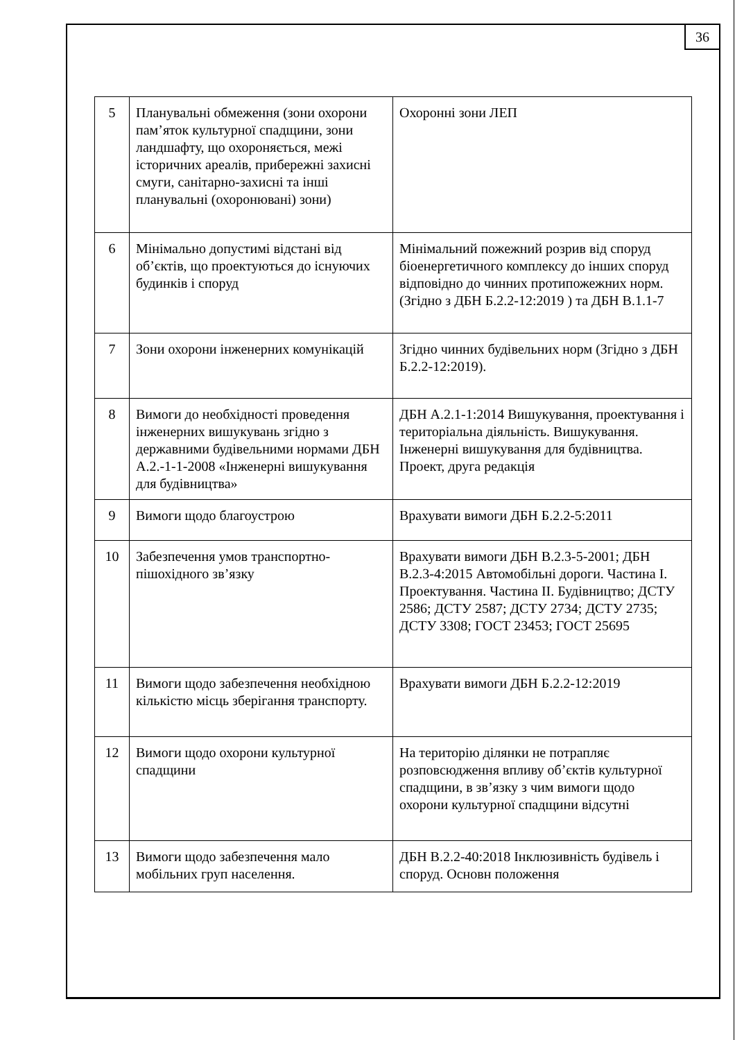36
| 5 | Планувальні обмеження (зони охорони пам’яток культурної спадщини, зони ландшафту, що охороняється, межі історичних ареалів, прибережні захисні смуги, санітарно-захисні та інші планувальні (охоронювані) зони) | Охоронні зони ЛЕП |
| 6 | Мінімально допустимі відстані від об’єктів, що проектуються до існуючих будинків і споруд | Мінімальний пожежний розрив від споруд біоенергетичного комплексу до інших споруд відповідно до чинних протипожежних норм. (Згідно з ДБН Б.2.2-12:2019 ) та ДБН В.1.1-7 |
| 7 | Зони охорони інженерних комунікацій | Згідно чинних будівельних норм (Згідно з ДБН Б.2.2-12:2019). |
| 8 | Вимоги до необхідності проведення інженерних вишукувань згідно з державними будівельними нормами ДБН А.2.-1-1-2008 «Інженерні вишукування для будівництва» | ДБН А.2.1-1:2014 Вишукування, проектування і територіальна діяльність. Вишукування. Інженерні вишукування для будівництва. Проект, друга редакція |
| 9 | Вимоги щодо благоустрою | Врахувати вимоги ДБН Б.2.2-5:2011 |
| 10 | Забезпечення умов транспортно-пішохідного зв’язку | Врахувати вимоги ДБН В.2.3-5-2001; ДБН В.2.3-4:2015 Автомобільні дороги. Частина I. Проектування. Частина II. Будівництво; ДСТУ 2586; ДСТУ 2587; ДСТУ 2734; ДСТУ 2735; ДСТУ 3308; ГОСТ 23453; ГОСТ 25695 |
| 11 | Вимоги щодо забезпечення необхідною кількістю місць зберігання транспорту. | Врахувати вимоги ДБН Б.2.2-12:2019 |
| 12 | Вимоги щодо охорони культурної спадщини | На територію ділянки не потрапляє розповсюдження впливу об’єктів культурної спадщини, в зв’язку з чим вимоги щодо охорони культурної спадщини відсутні |
| 13 | Вимоги щодо забезпечення мало мобільних груп населення. | ДБН В.2.2-40:2018 Інклюзивність будівель і споруд. Основн положення |